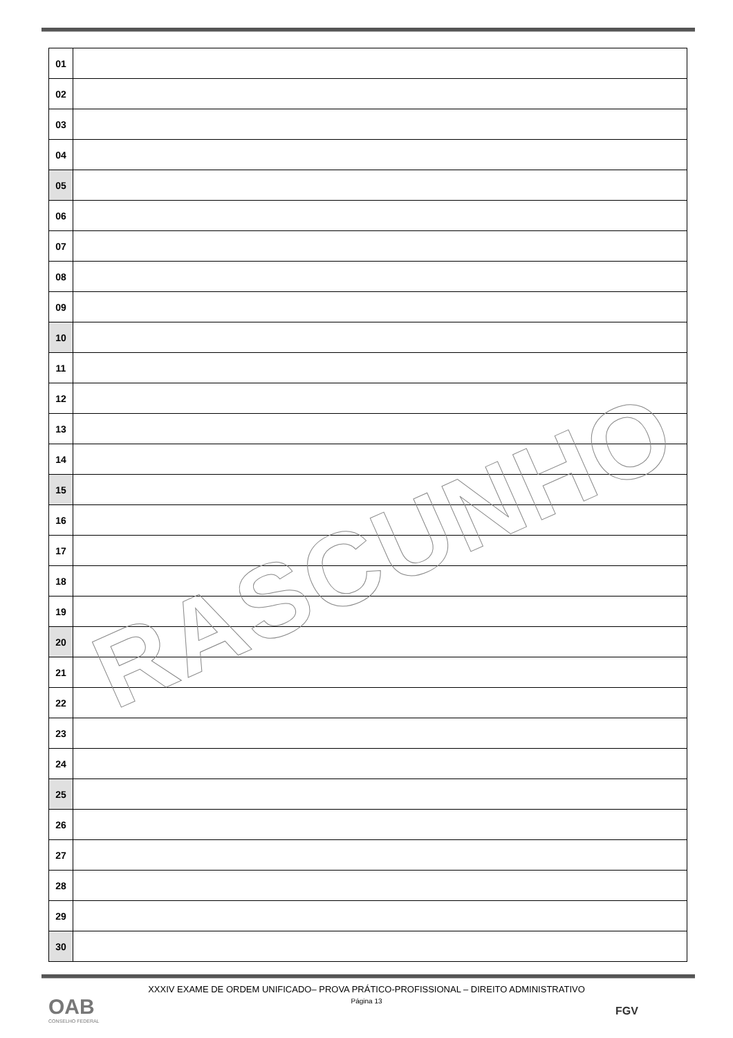| 01 | |
| 02 | |
| 03 | |
| 04 | |
| 05 | |
| 06 | |
| 07 | |
| 08 | |
| 09 | |
| 10 | |
| 11 | |
| 12 | |
| 13 | |
| 14 | |
| 15 | |
| 16 | |
| 17 | |
| 18 | |
| 19 | |
| 20 | |
| 21 | |
| 22 | |
| 23 | |
| 24 | |
| 25 | |
| 26 | |
| 27 | |
| 28 | |
| 29 | |
| 30 | |
RASCUNHO
XXXIV EXAME DE ORDEM UNIFICADO– PROVA PRÁTICO-PROFISSIONAL – DIREITO ADMINISTRATIVO
Página 13
OAB
CONSELHO FEDERAL
FGV